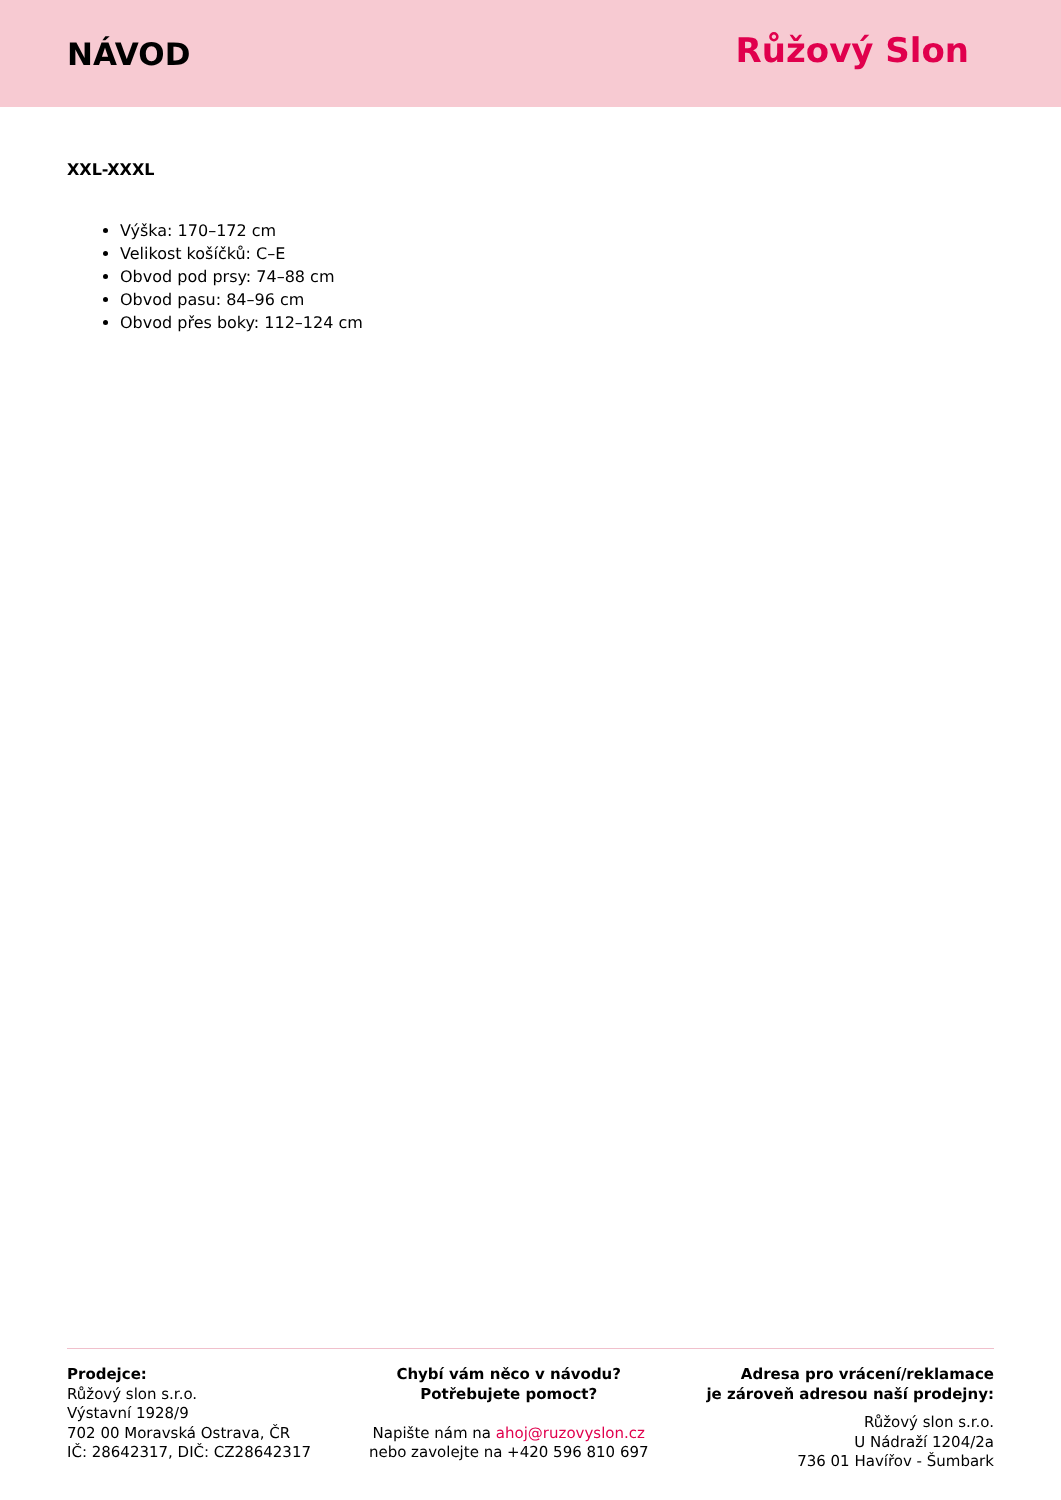NÁVOD
Růžový Slon
XXL-XXXL
Výška: 170–172 cm
Velikost košíčků: C–E
Obvod pod prsy: 74–88 cm
Obvod pasu: 84–96 cm
Obvod přes boky: 112–124 cm
Prodejce:
Růžový slon s.r.o.
Výstavní 1928/9
702 00 Moravská Ostrava, ČR
IČ: 28642317, DIČ: CZ28642317
Chybí vám něco v návodu?
Potřebujete pomoct?
Napište nám na ahoj@ruzovyslon.cz
nebo zavolejte na +420 596 810 697
Adresa pro vrácení/reklamace
je zároveň adresou naší prodejny:
Růžový slon s.r.o.
U Nádraží 1204/2a
736 01 Havířov - Šumbark